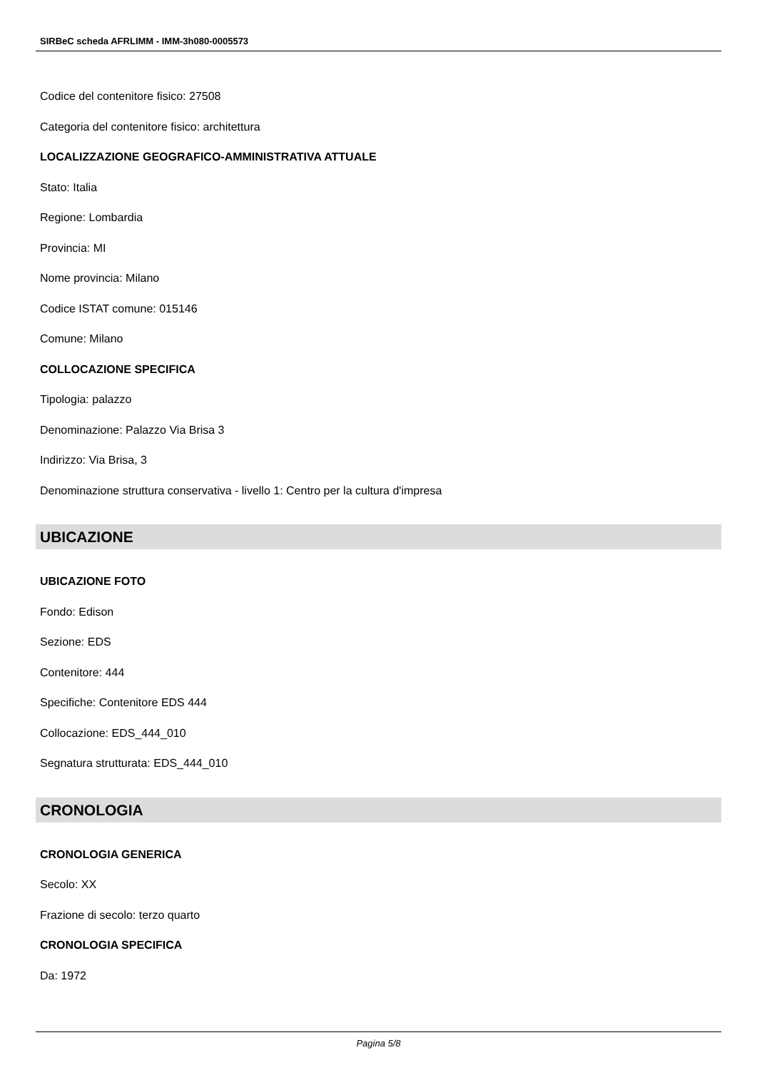SIRBeC scheda AFRLIMM - IMM-3h080-0005573
Codice del contenitore fisico: 27508
Categoria del contenitore fisico: architettura
LOCALIZZAZIONE GEOGRAFICO-AMMINISTRATIVA ATTUALE
Stato: Italia
Regione: Lombardia
Provincia: MI
Nome provincia: Milano
Codice ISTAT comune: 015146
Comune: Milano
COLLOCAZIONE SPECIFICA
Tipologia: palazzo
Denominazione: Palazzo Via Brisa 3
Indirizzo: Via Brisa, 3
Denominazione struttura conservativa - livello 1: Centro per la cultura d'impresa
UBICAZIONE
UBICAZIONE FOTO
Fondo: Edison
Sezione: EDS
Contenitore: 444
Specifiche: Contenitore EDS 444
Collocazione: EDS_444_010
Segnatura strutturata: EDS_444_010
CRONOLOGIA
CRONOLOGIA GENERICA
Secolo: XX
Frazione di secolo: terzo quarto
CRONOLOGIA SPECIFICA
Da: 1972
Pagina 5/8